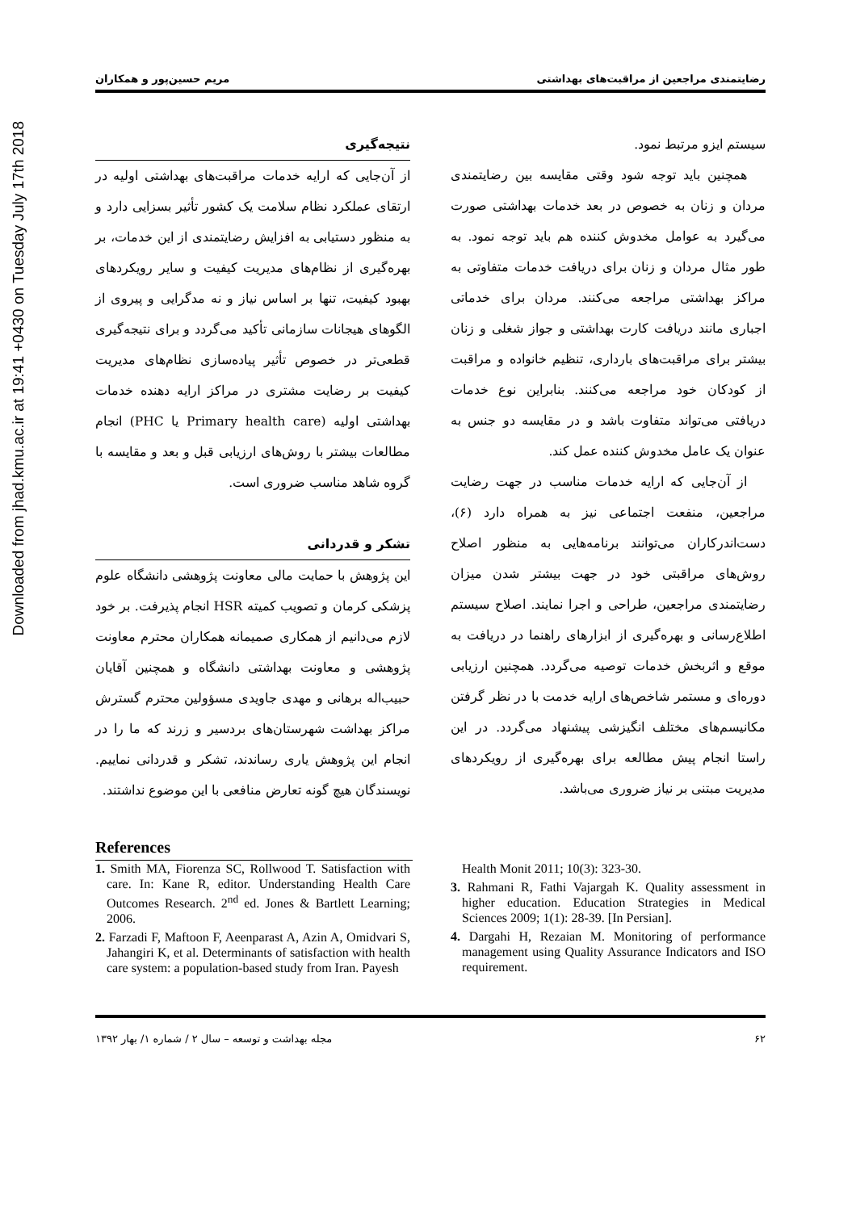Downloaded from jhad.kmu.ac.ir at 19:41 +0430 on Tuesday July 17th 2018
رضایتمندی مراجعین از مراقبت‌های بهداشتی مریم حسین‌پور و همکاران
سیستم ایزو مرتبط نمود.
همچنین باید توجه شود وقتی مقایسه بین رضایتمندی مردان و زنان به خصوص در بعد خدمات بهداشتی صورت می‌گیرد به عوامل مخدوش کننده هم باید توجه نمود. به طور مثال مردان و زنان برای دریافت خدمات متفاوتی به مراکز بهداشتی مراجعه می‌کنند. مردان برای خدماتی اجباری مانند دریافت کارت بهداشتی و جواز شغلی و زنان بیشتر برای مراقبت‌های بارداری، تنظیم خانواده و مراقبت از کودکان خود مراجعه می‌کنند. بنابراین نوع خدمات دریافتی می‌تواند متفاوت باشد و در مقایسه دو جنس به عنوان یک عامل مخدوش کننده عمل کند.
از آن‌جایی که ارایه خدمات مناسب در جهت رضایت مراجعین، منفعت اجتماعی نیز به همراه دارد (۶)، دست‌اندرکاران می‌توانند برنامه‌هایی به منظور اصلاح روش‌های مراقبتی خود در جهت بیشتر شدن میزان رضایتمندی مراجعین، طراحی و اجرا نمایند. اصلاح سیستم اطلاع‌رسانی و بهره‌گیری از ابزارهای راهنما در دریافت به موقع و اثربخش خدمات توصیه می‌گردد. همچنین ارزیابی دوره‌ای و مستمر شاخص‌های ارایه خدمت با در نظر گرفتن مکانیسم‌های مختلف انگیزشی پیشنهاد می‌گردد. در این راستا انجام پیش مطالعه برای بهره‌گیری از رویکردهای مدیریت مبتنی بر نیاز ضروری می‌باشد.
نتیجه‌گیری
از آن‌جایی که ارایه خدمات مراقبت‌های بهداشتی اولیه در ارتقای عملکرد نظام سلامت یک کشور تأثیر بسزایی دارد و به منظور دستیابی به افزایش رضایتمندی از این خدمات، بر بهره‌گیری از نظام‌های مدیریت کیفیت و سایر رویکردهای بهبود کیفیت، تنها بر اساس نیاز و نه مدگرایی و پیروی از الگوهای هیجانات سازمانی تأکید می‌گردد و برای نتیجه‌گیری قطعی‌تر در خصوص تأثیر پیاده‌سازی نظام‌های مدیریت کیفیت بر رضایت مشتری در مراکز ارایه دهنده خدمات بهداشتی اولیه (Primary health care یا PHC) انجام مطالعات بیشتر با روش‌های ارزیابی قبل و بعد و مقایسه با گروه شاهد مناسب ضروری است.
تشکر و قدردانی
این پژوهش با حمایت مالی معاونت پژوهشی دانشگاه علوم پزشکی کرمان و تصویب کمیته HSR انجام پذیرفت. بر خود لازم می‌دانیم از همکاری صمیمانه همکاران محترم معاونت پژوهشی و معاونت بهداشتی دانشگاه و همچنین آقایان حبیب‌اله برهانی و مهدی جاویدی مسؤولین محترم گسترش مراکز بهداشت شهرستان‌های بردسیر و زرند که ما را در انجام این پژوهش یاری رساندند، تشکر و قدردانی نماییم. نویسندگان هیچ گونه تعارض منافعی با این موضوع نداشتند.
References
1. Smith MA, Fiorenza SC, Rollwood T. Satisfaction with care. In: Kane R, editor. Understanding Health Care Outcomes Research. 2<sup>nd</sup> ed. Jones & Bartlett Learning; 2006.
2. Farzadi F, Maftoon F, Aeenparast A, Azin A, Omidvari S, Jahangiri K, et al. Determinants of satisfaction with health care system: a population-based study from Iran. Payesh
Health Monit 2011; 10(3): 323-30.
3. Rahmani R, Fathi Vajargah K. Quality assessment in higher education. Education Strategies in Medical Sciences 2009; 1(1): 28-39. [In Persian].
4. Dargahi H, Rezaian M. Monitoring of performance management using Quality Assurance Indicators and ISO requirement.
۶۲ مجله بهداشت و توسعه – سال ۲ / شماره ۱/ بهار ۱۳۹۲